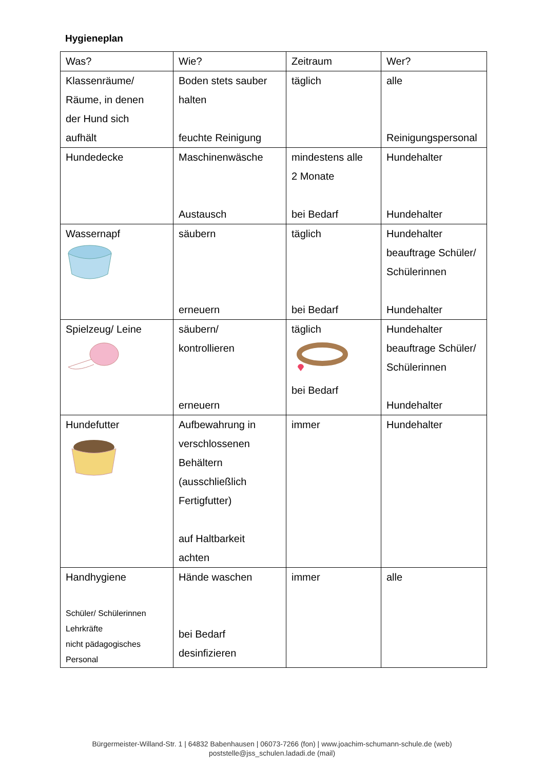Hygieneplan
| Was? | Wie? | Zeitraum | Wer? |
| Klassenräume/ Räume, in denen der Hund sich aufhält | Boden stets sauber halten feuchte Reinigung | täglich | alle Reinigungspersonal |
| Hundedecke | Maschinenwäsche Austausch | mindestens alle 2 Monate bei Bedarf | Hundehalter Hundehalter |
| Wassernapf | säubern erneuern | täglich bei Bedarf | Hundehalter beauftrage Schüler/ Schülerinnen Hundehalter |
| Spielzeug/ Leine | säubern/ kontrollieren erneuern | täglich bei Bedarf | Hundehalter beauftrage Schüler/ Schülerinnen Hundehalter |
| Hundefutter | Aufbewahrung in verschlossenen Behältern (ausschließlich Fertigfutter) auf Haltbarkeit achten | immer | Hundehalter |
| Handhygiene Schüler/ Schülerinnen Lehrkräfte nicht pädagogisches Personal | Hände waschen bei Bedarf desinfizieren | immer | alle |
Bürgermeister-Willand-Str. 1 | 64832 Babenhausen | 06073-7266 (fon) | www.joachim-schumann-schule.de (web)
poststelle@jss_schulen.ladadi.de (mail)